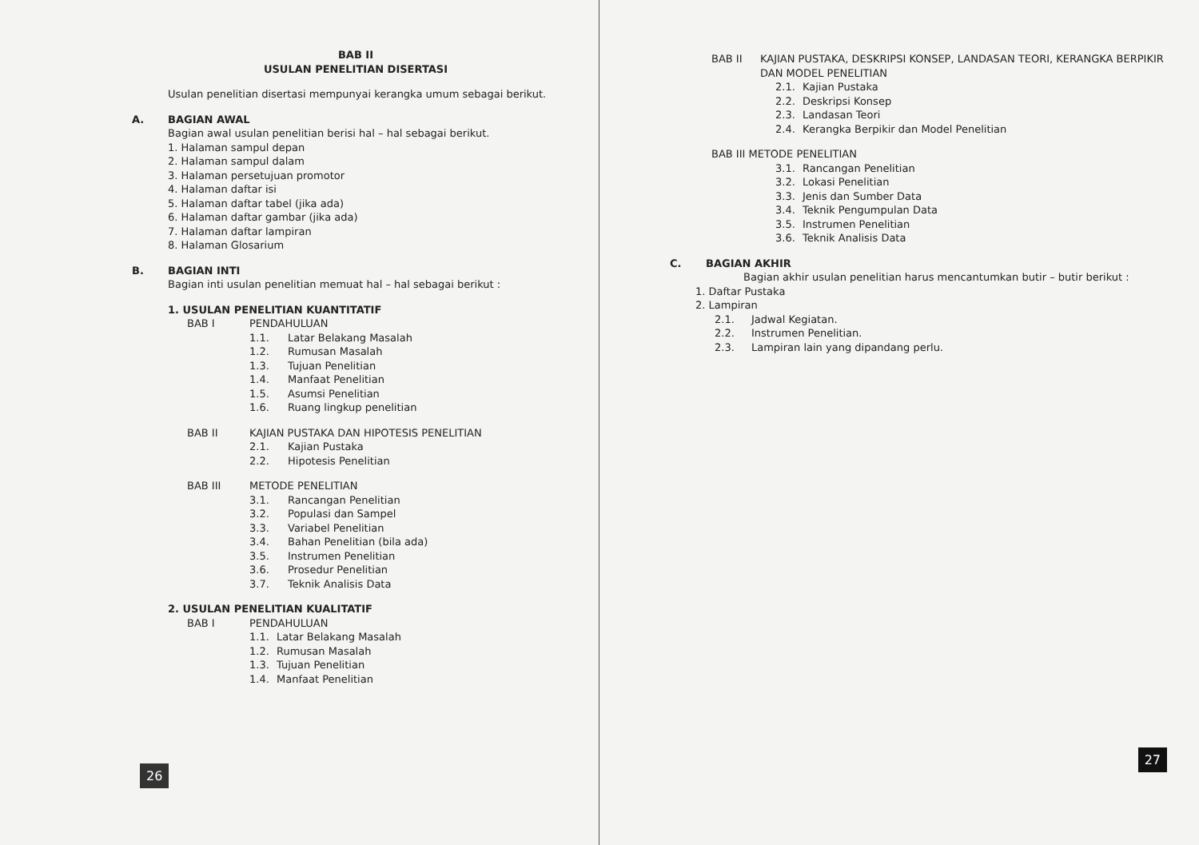BAB II
USULAN PENELITIAN DISERTASI
Usulan penelitian disertasi mempunyai kerangka umum sebagai berikut.
A. BAGIAN AWAL
Bagian awal usulan penelitian berisi hal – hal sebagai berikut.
1. Halaman sampul depan
2. Halaman sampul dalam
3. Halaman persetujuan promotor
4. Halaman daftar isi
5. Halaman daftar tabel (jika ada)
6. Halaman daftar gambar (jika ada)
7. Halaman daftar lampiran
8. Halaman Glosarium
B. BAGIAN INTI
Bagian inti usulan penelitian memuat hal – hal sebagai berikut :
1. USULAN PENELITIAN KUANTITATIF
BAB I PENDAHULUAN
1.1. Latar Belakang Masalah
1.2. Rumusan Masalah
1.3. Tujuan Penelitian
1.4. Manfaat Penelitian
1.5. Asumsi Penelitian
1.6. Ruang lingkup penelitian
BAB II KAJIAN PUSTAKA DAN HIPOTESIS PENELITIAN
2.1. Kajian Pustaka
2.2. Hipotesis Penelitian
BAB III METODE PENELITIAN
3.1. Rancangan Penelitian
3.2. Populasi dan Sampel
3.3. Variabel Penelitian
3.4. Bahan Penelitian (bila ada)
3.5. Instrumen Penelitian
3.6. Prosedur Penelitian
3.7. Teknik Analisis Data
2. USULAN PENELITIAN KUALITATIF
BAB I PENDAHULUAN
1.1. Latar Belakang Masalah
1.2. Rumusan Masalah
1.3. Tujuan Penelitian
1.4. Manfaat Penelitian
26
BAB II KAJIAN PUSTAKA, DESKRIPSI KONSEP, LANDASAN TEORI, KERANGKA BERPIKIR DAN MODEL PENELITIAN
2.1. Kajian Pustaka
2.2. Deskripsi Konsep
2.3. Landasan Teori
2.4. Kerangka Berpikir dan Model Penelitian
BAB III METODE PENELITIAN
3.1. Rancangan Penelitian
3.2. Lokasi Penelitian
3.3. Jenis dan Sumber Data
3.4. Teknik Pengumpulan Data
3.5. Instrumen Penelitian
3.6. Teknik Analisis Data
C. BAGIAN AKHIR
Bagian akhir usulan penelitian harus mencantumkan butir – butir berikut :
1. Daftar Pustaka
2. Lampiran
2.1. Jadwal Kegiatan.
2.2. Instrumen Penelitian.
2.3. Lampiran lain yang dipandang perlu.
27